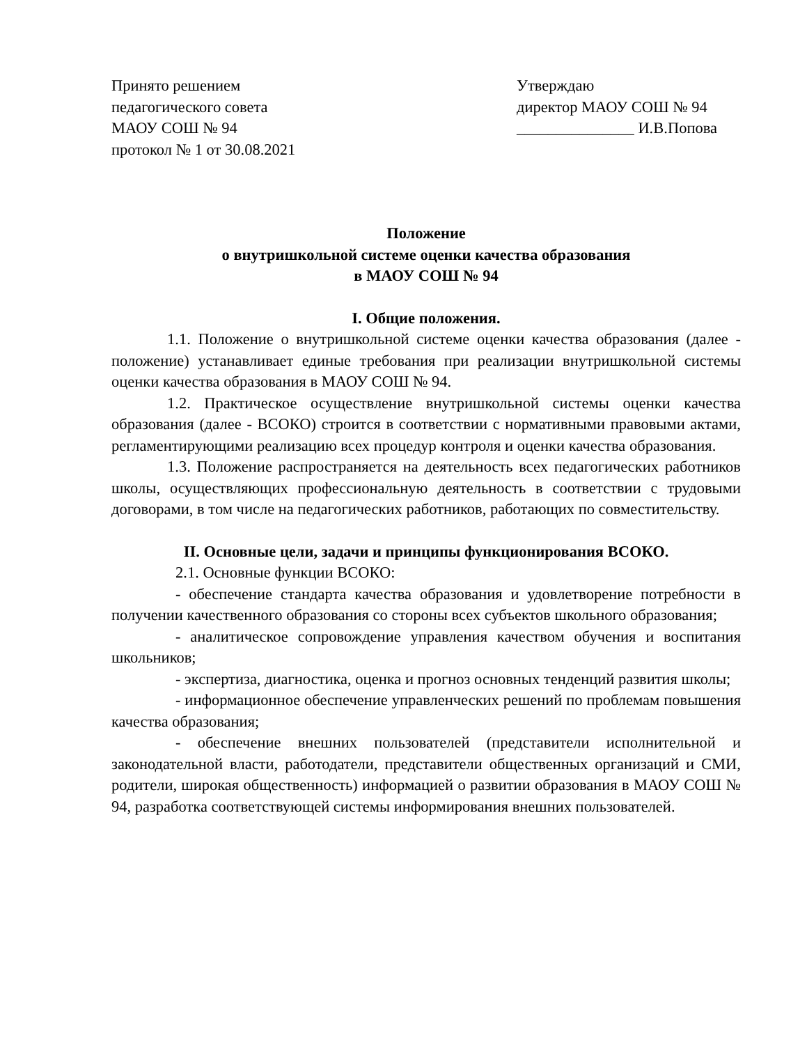Принято решением
педагогического совета
МАОУ СОШ № 94
протокол № 1 от 30.08.2021
Утверждаю
директор МАОУ СОШ № 94
_______________ И.В.Попова
Положение
о внутришкольной системе оценки качества образования
в МАОУ СОШ № 94
I. Общие положения.
1.1. Положение о внутришкольной системе оценки качества образования (далее - положение) устанавливает единые требования при реализации внутришкольной системы оценки качества образования в МАОУ СОШ № 94.
1.2. Практическое осуществление внутришкольной системы оценки качества образования (далее - ВСОКО) строится в соответствии с нормативными правовыми актами, регламентирующими реализацию всех процедур контроля и оценки качества образования.
1.3. Положение распространяется на деятельность всех педагогических работников школы, осуществляющих профессиональную деятельность в соответствии с трудовыми договорами, в том числе на педагогических работников, работающих по совместительству.
II. Основные цели, задачи и принципы функционирования ВСОКО.
2.1. Основные функции ВСОКО:
- обеспечение стандарта качества образования и удовлетворение потребности в получении качественного образования со стороны всех субъектов школьного образования;
- аналитическое сопровождение управления качеством обучения и воспитания школьников;
- экспертиза, диагностика, оценка и прогноз основных тенденций развития школы;
- информационное обеспечение управленческих решений по проблемам повышения качества образования;
- обеспечение внешних пользователей (представители исполнительной и законодательной власти, работодатели, представители общественных организаций и СМИ, родители, широкая общественность) информацией о развитии образования в МАОУ СОШ № 94, разработка соответствующей системы информирования внешних пользователей.